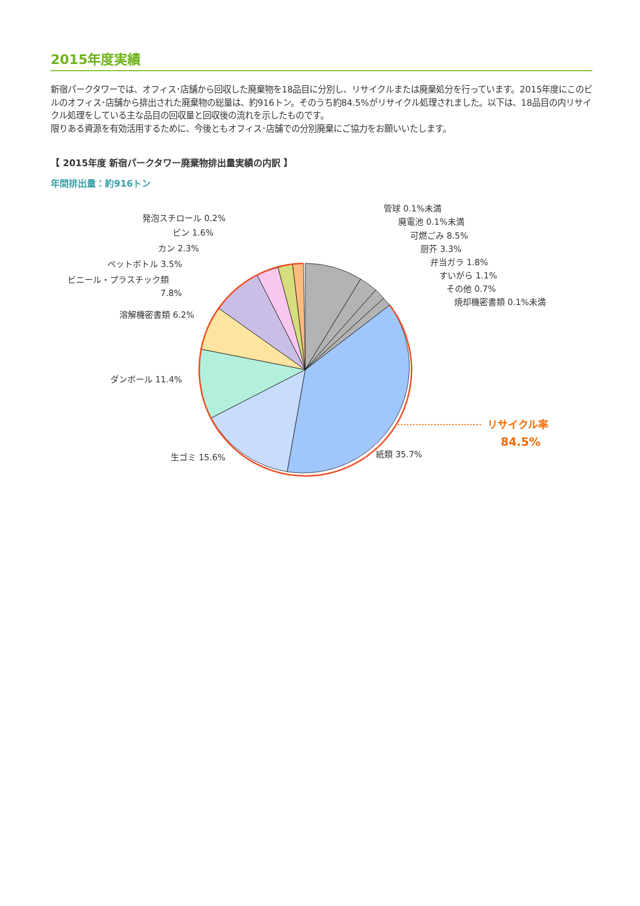2015年度実績
新宿パークタワーでは、オフィス･店舗から回収した廃棄物を18品目に分別し、リサイクルまたは廃棄処分を行っています。2015年度にこのビルのオフィス･店舗から排出された廃棄物の総量は、約916トン。そのうち約84.5%がリサイクル処理されました。以下は、18品目の内リサイクル処理をしている主な品目の回収量と回収後の流れを示したものです。
限りある資源を有効活用するために、今後ともオフィス･店舗での分別廃棄にご協力をお願いいたします。
【 2015年度 新宿パークタワー廃棄物排出量実績の内訳 】
年間排出量：約916トン
管球 0.1%未満
廃電池 0.1%未満
可燃ごみ 8.5%
厨芥 3.3%
弁当ガラ 1.8%
すいがら 1.1%
その他 0.7%
焼却機密書類 0.1%未満
発泡スチロール 0.2%
ビン 1.6%
カン 2.3%
ペットボトル 3.5%
ビニール・プラスチック類
7.8%
溶解機密書類 6.2%
ダンボール 11.4%
生ゴミ 15.6%
紙類 35.7%
リサイクル率
84.5%